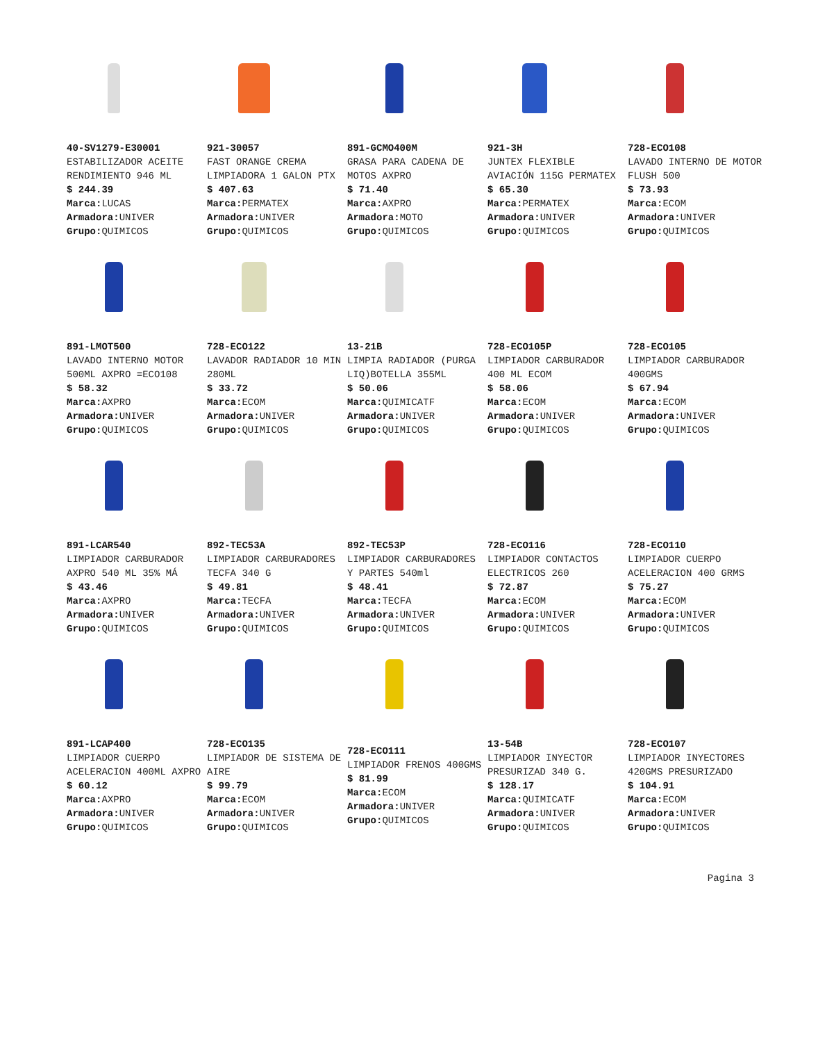| 40-SV1279-E30001 ESTABILIZADOR ACEITE RENDIMIENTO 946 ML $ 244.39 Marca: LUCAS Armadora: UNIVER Grupo: QUIMICOS | 921-30057 FAST ORANGE CREMA LIMPIADORA 1 GALON PTX $ 407.63 Marca: PERMATEX Armadora: UNIVER Grupo: QUIMICOS | 891-GCMO400M GRASA PARA CADENA DE MOTOS AXPRO $ 71.40 Marca: AXPRO Armadora: MOTO Grupo: QUIMICOS | 921-3H JUNTEX FLEXIBLE AVIACIÓN 115G PERMATEX $ 65.30 Marca: PERMATEX Armadora: UNIVER Grupo: QUIMICOS | 728-ECO108 LAVADO INTERNO DE MOTOR FLUSH 500 $ 73.93 Marca: ECOM Armadora: UNIVER Grupo: QUIMICOS |
| 891-LMOT500 LAVADO INTERNO MOTOR 500ML AXPRO =ECO108 $ 58.32 Marca: AXPRO Armadora: UNIVER Grupo: QUIMICOS | 728-ECO122 LAVADOR RADIADOR 10 MIN 280ML $ 33.72 Marca: ECOM Armadora: UNIVER Grupo: QUIMICOS | 13-21B LIMPIA RADIADOR (PURGA LIQ)BOTELLA 355ML $ 50.06 Marca: QUIMICATF Armadora: UNIVER Grupo: QUIMICOS | 728-ECO105P LIMPIADOR CARBURADOR 400 ML ECOM $ 58.06 Marca: ECOM Armadora: UNIVER Grupo: QUIMICOS | 728-ECO105 LIMPIADOR CARBURADOR 400GMS $ 67.94 Marca: ECOM Armadora: UNIVER Grupo: QUIMICOS |
| 891-LCAR540 LIMPIADOR CARBURADOR AXPRO 540 ML 35% MÁ $ 43.46 Marca: AXPRO Armadora: UNIVER Grupo: QUIMICOS | 892-TEC53A LIMPIADOR CARBURADORES TECFA 340 G $ 49.81 Marca: TECFA Armadora: UNIVER Grupo: QUIMICOS | 892-TEC53P LIMPIADOR CARBURADORES Y PARTES 540ml $ 48.41 Marca: TECFA Armadora: UNIVER Grupo: QUIMICOS | 728-ECO116 LIMPIADOR CONTACTOS ELECTRICOS 260 $ 72.87 Marca: ECOM Armadora: UNIVER Grupo: QUIMICOS | 728-ECO110 LIMPIADOR CUERPO ACELERACION 400 GRMS $ 75.27 Marca: ECOM Armadora: UNIVER Grupo: QUIMICOS |
| 891-LCAP400 LIMPIADOR CUERPO ACELERACION 400ML AXPRO $ 60.12 Marca: AXPRO Armadora: UNIVER Grupo: QUIMICOS | 728-ECO135 LIMPIADOR DE SISTEMA DE AIRE $ 99.79 Marca: ECOM Armadora: UNIVER Grupo: QUIMICOS | 728-ECO111 LIMPIADOR FRENOS 400GMS $ 81.99 Marca: ECOM Armadora: UNIVER Grupo: QUIMICOS | 13-54B LIMPIADOR INYECTOR PRESURIZAD 340 G. $ 128.17 Marca: QUIMICATF Armadora: UNIVER Grupo: QUIMICOS | 728-ECO107 LIMPIADOR INYECTORES 420GMS PRESURIZADO $ 104.91 Marca: ECOM Armadora: UNIVER Grupo: QUIMICOS |
Pagina 3